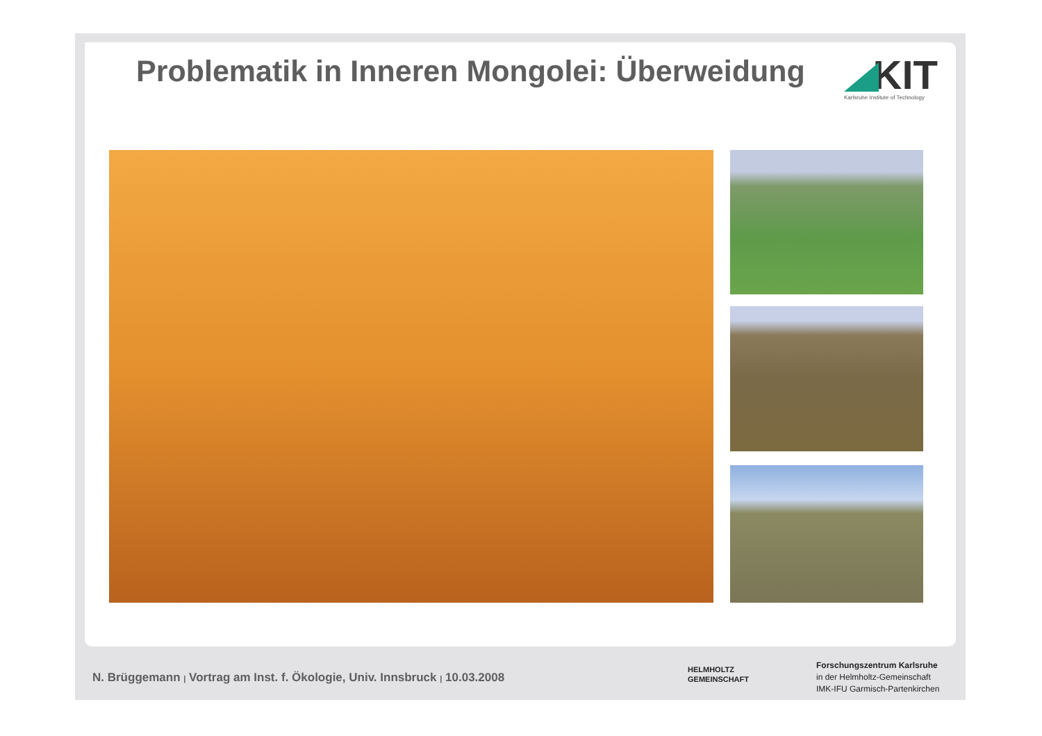Problematik in Inneren Mongolei: Überweidung
KIT
Karlsruhe Institute of Technology
N. Brüggemann | Vortrag am Inst. f. Ökologie, Univ. Innsbruck | 10.03.2008
HELMHOLTZ
GEMEINSCHAFT
Forschungszentrum Karlsruhe
in der Helmholtz-Gemeinschaft
IMK-IFU Garmisch-Partenkirchen